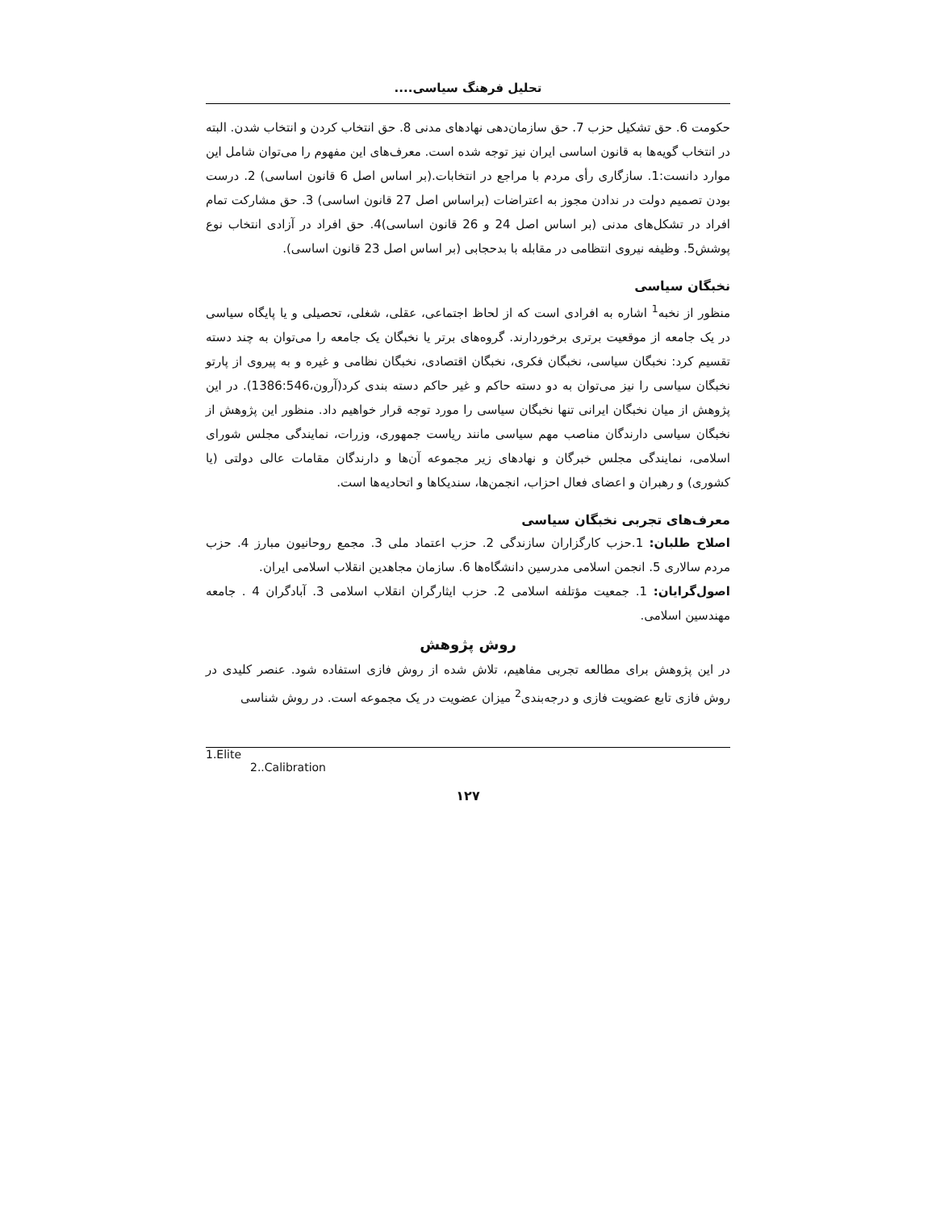تحلیل فرهنگ سیاسی....
حکومت 6. حق تشکیل حزب 7. حق سازمان‌دهی نهادهای مدنی 8. حق انتخاب کردن و انتخاب شدن. البته در انتخاب گویه‌ها به قانون اساسی ایران نیز توجه شده است. معرف‌های این مفهوم را می‌توان شامل این موارد دانست:1. سازگاری رأی مردم با مراجع در انتخابات.(بر اساس اصل 6 قانون اساسی) 2. درست بودن تصمیم دولت در ندادن مجوز به اعتراضات (براساس اصل 27 قانون اساسی) 3. حق مشارکت تمام افراد در تشکل‌های مدنی (بر اساس اصل 24 و 26 قانون اساسی)4. حق افراد در آزادی انتخاب نوع پوشش5. وظیفه نیروی انتظامی در مقابله با بدحجابی (بر اساس اصل 23 قانون اساسی).
نخبگان سیاسی
منظور از نخبه<sup>1</sup> اشاره به افرادی است که از لحاظ اجتماعی، عقلی، شغلی، تحصیلی و یا پایگاه سیاسی در یک جامعه از موقعیت برتری برخوردارند. گروه‌های برتر یا نخبگان یک جامعه را می‌توان به چند دسته تقسیم کرد: نخبگان سیاسی، نخبگان فکری، نخبگان اقتصادی، نخبگان نظامی و غیره و به پیروی از پارتو نخبگان سیاسی را نیز می‌توان به دو دسته حاکم و غیر حاکم دسته بندی کرد(آرون،1386:546). در این پژوهش از میان نخبگان ایرانی تنها نخبگان سیاسی را مورد توجه قرار خواهیم داد. منظور این پژوهش از نخبگان سیاسی دارندگان مناصب مهم سیاسی مانند ریاست جمهوری، وزرات، نمایندگی مجلس شورای اسلامی، نمایندگی مجلس خبرگان و نهادهای زیر مجموعه آن‌ها و دارندگان مقامات عالی دولتی (یا کشوری) و رهبران و اعضای فعال احزاب، انجمن‌ها، سندیکاها و اتحادیه‌ها است.
معرف‌های تجربی نخبگان سیاسی
اصلاح طلبان: 1.حزب کارگزاران سازندگی 2. حزب اعتماد ملی 3. مجمع روحانیون مبارز 4. حزب مردم سالاری 5. انجمن اسلامی مدرسین دانشگاه‌ها 6. سازمان مجاهدین انقلاب اسلامی ایران.
اصول‌گرایان: 1. جمعیت مؤتلفه اسلامی 2. حزب ایثارگران انقلاب اسلامی 3. آبادگران 4 . جامعه مهندسین اسلامی.
روش پژوهش
در این پژوهش برای مطالعه تجربی مفاهیم، تلاش شده از روش فازی استفاده شود. عنصر کلیدی در روش فازی تابع عضویت فازی و درجه‌بندی<sup>2</sup> میزان عضویت در یک مجموعه است. در روش شناسی
1.Elite
2..Calibration
۱۲۷